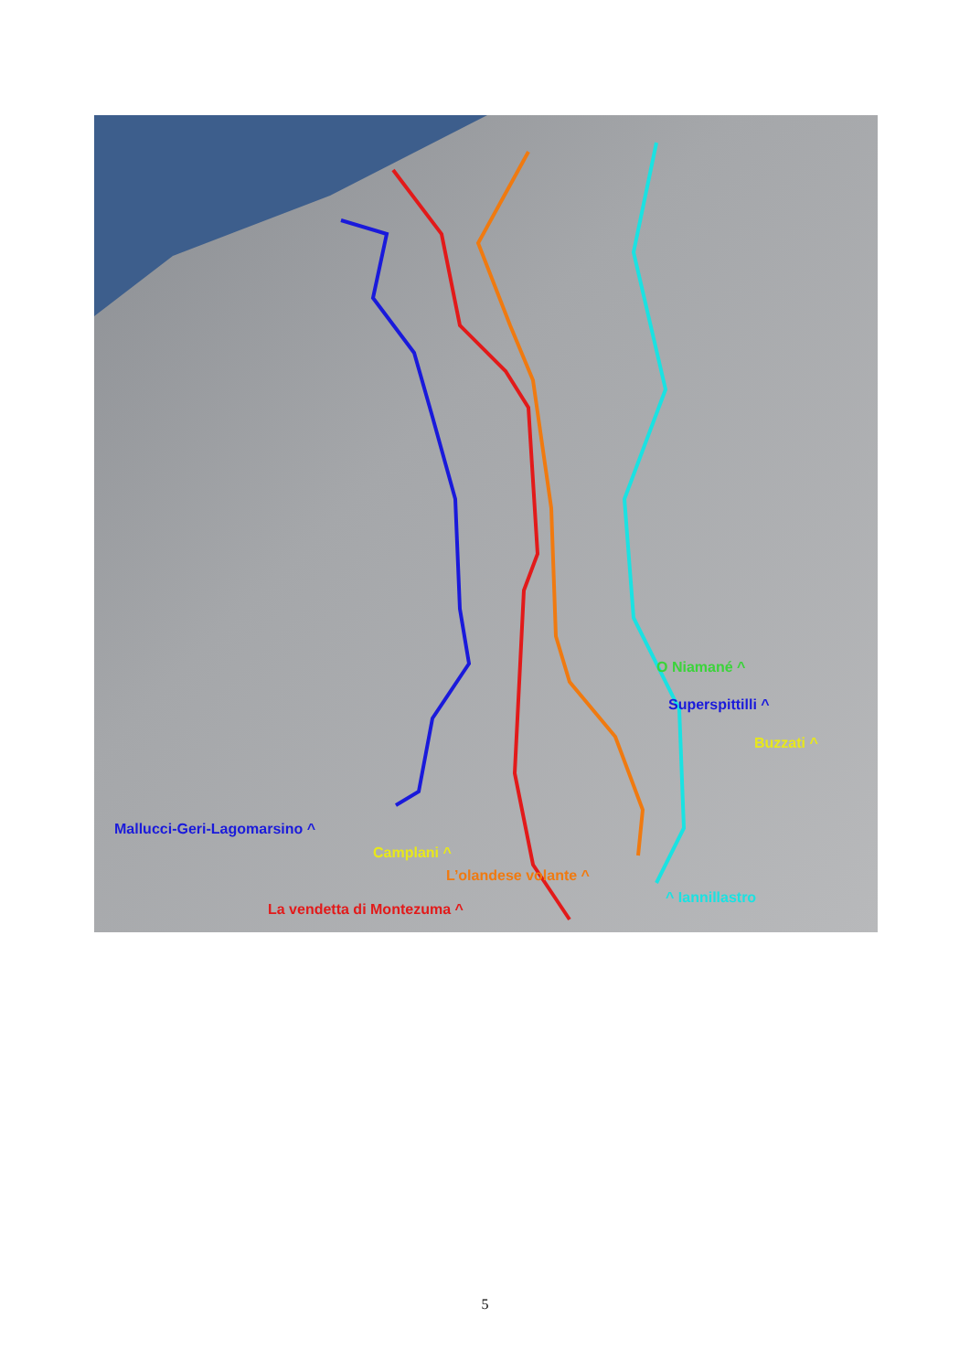O Niamané ^
Superspittilli ^
Buzzati ^
Mallucci-Geri-Lagomarsino ^
Camplani ^
L’olandese volante ^
^ Iannillastro
La vendetta di Montezuma ^
5